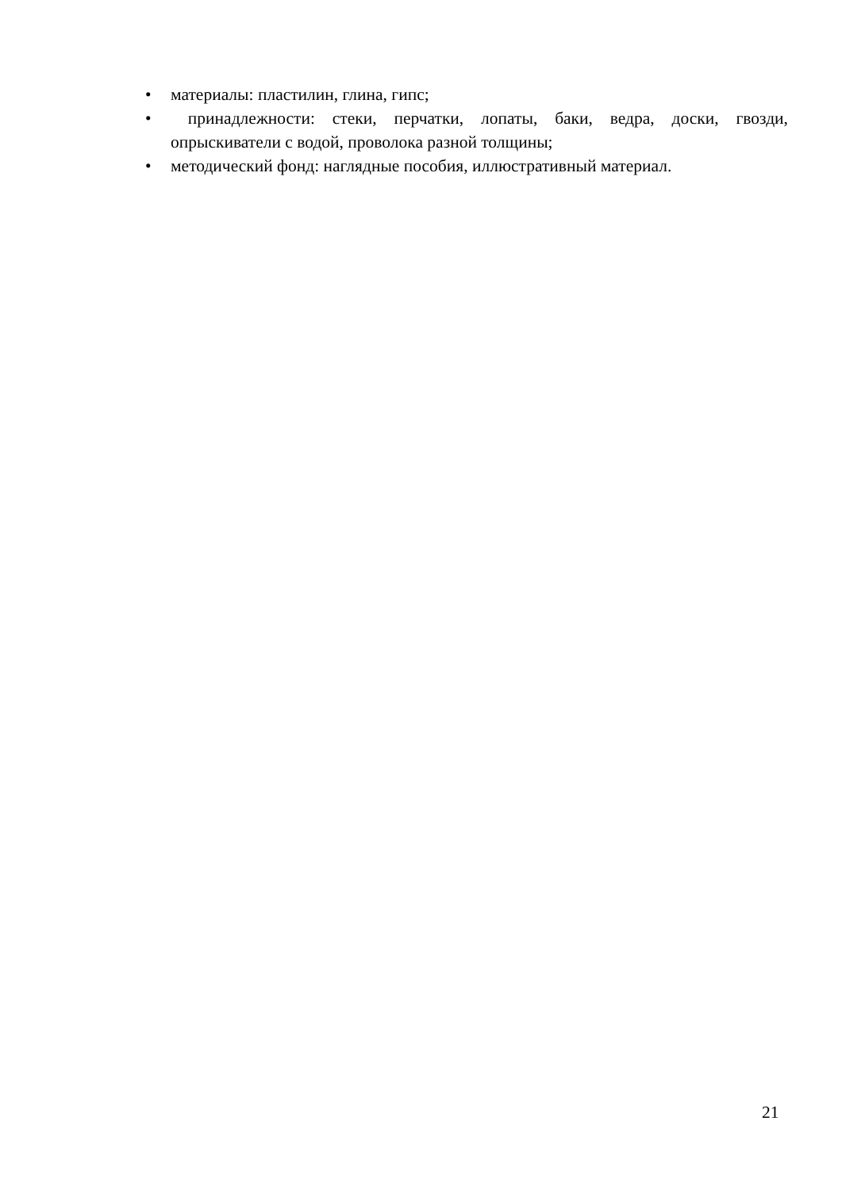• материалы: пластилин, глина, гипс;
• принадлежности: стеки, перчатки, лопаты, баки, ведра, доски, гвозди, опрыскиватели с водой, проволока разной толщины;
• методический фонд: наглядные пособия, иллюстративный материал.
21